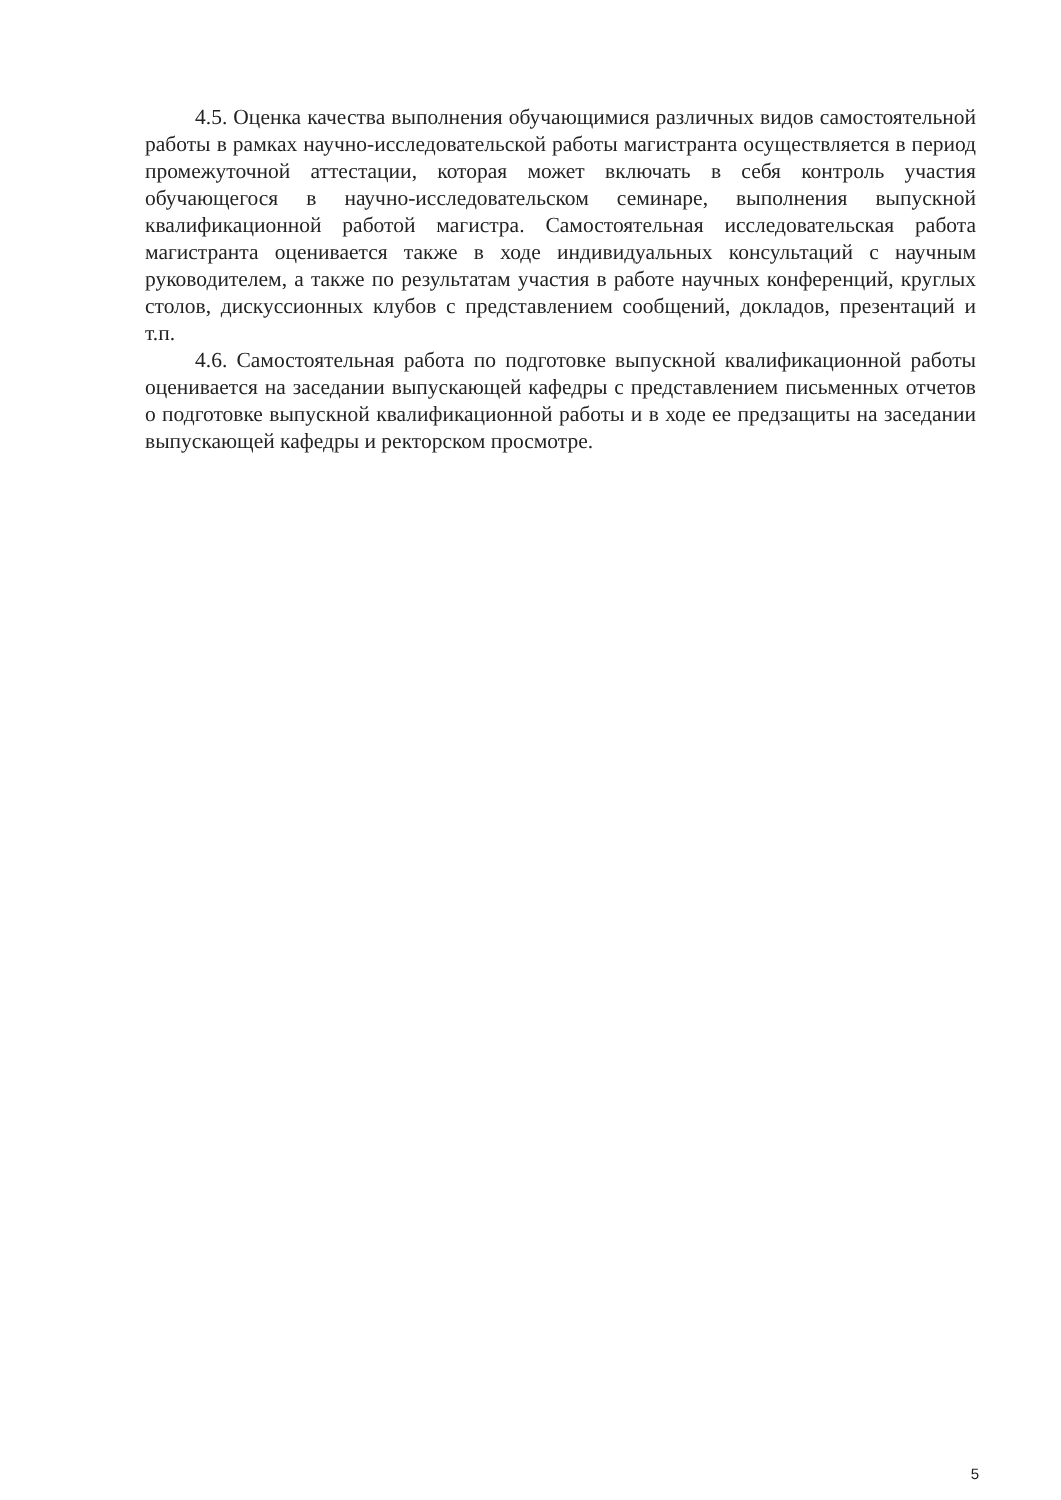4.5. Оценка качества выполнения обучающимися различных видов самостоятельной работы в рамках научно-исследовательской работы магистранта осуществляется в период промежуточной аттестации, которая может включать в себя контроль участия обучающегося в научно-исследовательском семинаре, выполнения выпускной квалификационной работой магистра. Самостоятельная исследовательская работа магистранта оценивается также в ходе индивидуальных консультаций с научным руководителем, а также по результатам участия в работе научных конференций, круглых столов, дискуссионных клубов с представлением сообщений, докладов, презентаций и т.п.
4.6. Самостоятельная работа по подготовке выпускной квалификационной работы оценивается на заседании выпускающей кафедры с представлением письменных отчетов о подготовке выпускной квалификационной работы и в ходе ее предзащиты на заседании выпускающей кафедры и ректорском просмотре.
5